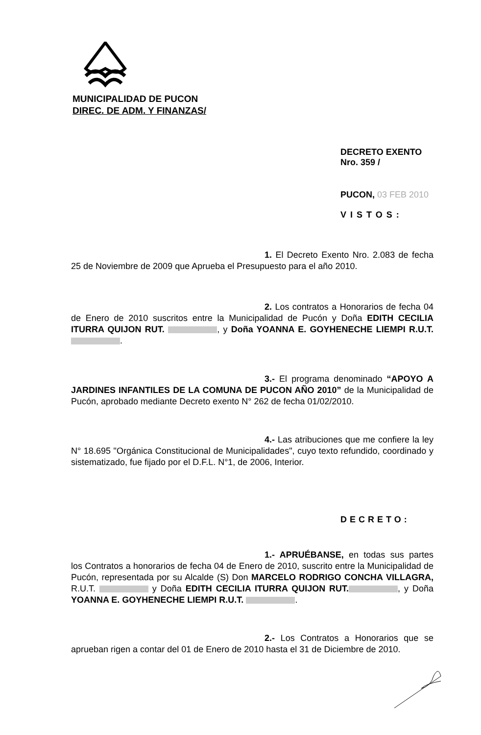MUNICIPALIDAD DE PUCON
DIREC. DE ADM. Y FINANZAS/
DECRETO EXENTO Nro. 359 /
PUCON, 03 FEB 2010
VISTOS:
1. El Decreto Exento Nro. 2.083 de fecha 25 de Noviembre de 2009 que Aprueba el Presupuesto para el año 2010.
2. Los contratos a Honorarios de fecha 04 de Enero de 2010 suscritos entre la Municipalidad de Pucón y Doña EDITH CECILIA ITURRA QUIJON RUT. , y Doña YOANNA E. GOYHENECHE LIEMPI R.U.T. .
3.- El programa denominado “APOYO A JARDINES INFANTILES DE LA COMUNA DE PUCON AÑO 2010” de la Municipalidad de Pucón, aprobado mediante Decreto exento N° 262 de fecha 01/02/2010.
4.- Las atribuciones que me confiere la ley N° 18.695 "Orgánica Constitucional de Municipalidades", cuyo texto refundido, coordinado y sistematizado, fue fijado por el D.F.L. N°1, de 2006, Interior.
DECRETO:
1.- APRUÉBANSE, en todas sus partes los Contratos a honorarios de fecha 04 de Enero de 2010, suscrito entre la Municipalidad de Pucón, representada por su Alcalde (S) Don MARCELO RODRIGO CONCHA VILLAGRA, R.U.T. y Doña EDITH CECILIA ITURRA QUIJON RUT. , y Doña YOANNA E. GOYHENECHE LIEMPI R.U.T. .
2.- Los Contratos a Honorarios que se aprueban rigen a contar del 01 de Enero de 2010 hasta el 31 de Diciembre de 2010.